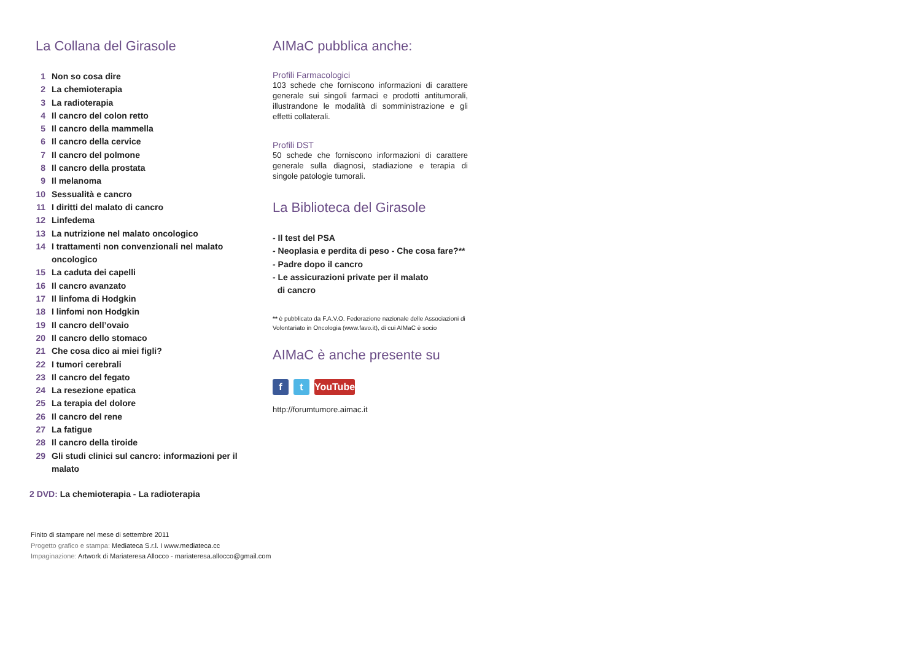La Collana del Girasole
1 Non so cosa dire
2 La chemioterapia
3 La radioterapia
4 Il cancro del colon retto
5 Il cancro della mammella
6 Il cancro della cervice
7 Il cancro del polmone
8 Il cancro della prostata
9 Il melanoma
10 Sessualità e cancro
11 I diritti del malato di cancro
12 Linfedema
13 La nutrizione nel malato oncologico
14 I trattamenti non convenzionali nel malato oncologico
15 La caduta dei capelli
16 Il cancro avanzato
17 Il linfoma di Hodgkin
18 I linfomi non Hodgkin
19 Il cancro dell’ovaio
20 Il cancro dello stomaco
21 Che cosa dico ai miei figli?
22 I tumori cerebrali
23 Il cancro del fegato
24 La resezione epatica
25 La terapia del dolore
26 Il cancro del rene
27 La fatigue
28 Il cancro della tiroide
29 Gli studi clinici sul cancro: informazioni per il malato
2 DVD: La chemioterapia - La radioterapia
AIMaC pubblica anche:
Profili Farmacologici
103 schede che forniscono informazioni di carattere generale sui singoli farmaci e prodotti antitumorali, illustrandone le modalità di somministrazione e gli effetti collaterali.
Profili DST
50 schede che forniscono informazioni di carattere generale sulla diagnosi, stadiazione e terapia di singole patologie tumorali.
La Biblioteca del Girasole
- Il test del PSA
- Neoplasia e perdita di peso - Che cosa fare?**
- Padre dopo il cancro
- Le assicurazioni private per il malato
di cancro
** è pubblicato da F.A.V.O. Federazione nazionale delle Associazioni di Volontariato in Oncologia (www.favo.it), di cui AIMaC è socio
AIMaC è anche presente su
f t YouTube
http://forumtumore.aimac.it
Finito di stampare nel mese di settembre 2011
Progetto grafico e stampa: Mediateca S.r.l. I www.mediateca.cc
Impaginazione: Artwork di Mariateresa Allocco - mariateresa.allocco@gmail.com